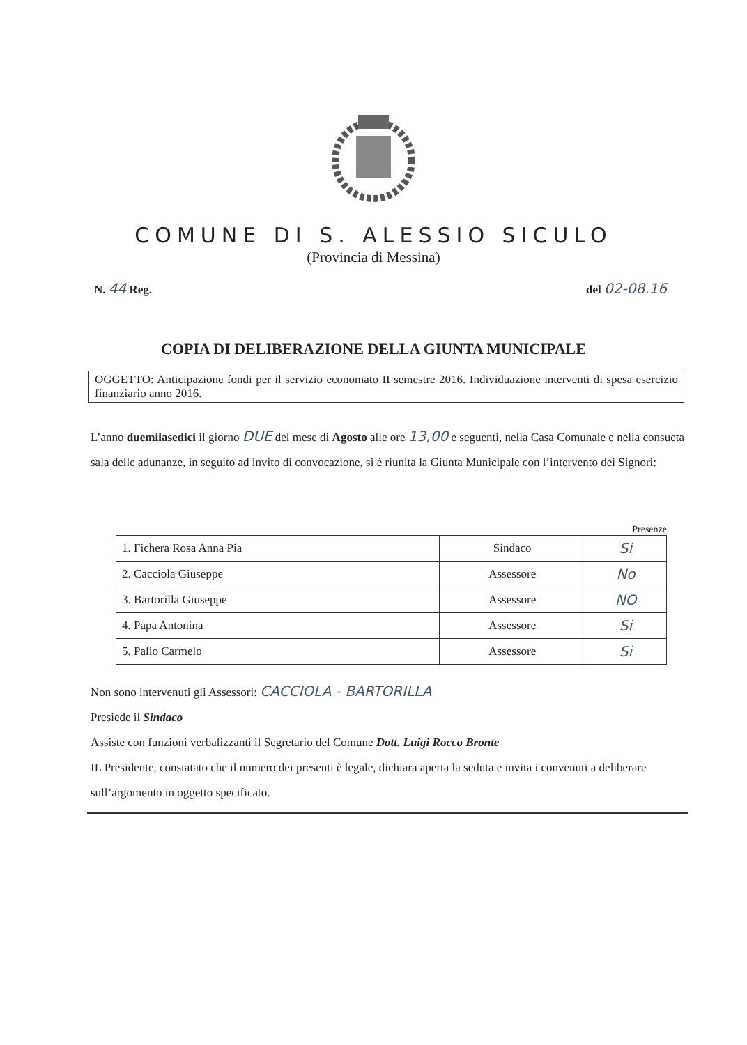COMUNE DI S. ALESSIO SICULO
(Provincia di Messina)
N. 44 Reg. del 02-08.16
COPIA DI DELIBERAZIONE DELLA GIUNTA MUNICIPALE
OGGETTO: Anticipazione fondi per il servizio economato II semestre 2016. Individuazione interventi di spesa esercizio finanziario anno 2016.
L’anno duemilasedici il giorno DUE del mese di Agosto alle ore 13,00 e seguenti, nella Casa Comunale e nella consueta sala delle adunanze, in seguito ad invito di convocazione, si è riunita la Giunta Municipale con l’intervento dei Signori:
Presenze
| 1. Fichera Rosa Anna Pia | Sindaco | Si |
| 2. Cacciola Giuseppe | Assessore | No |
| 3. Bartorilla Giuseppe | Assessore | NO |
| 4. Papa Antonina | Assessore | Si |
| 5. Palio Carmelo | Assessore | Si |
Non sono intervenuti gli Assessori: CACCIOLA - BARTORILLA
Presiede il Sindaco
Assiste con funzioni verbalizzanti il Segretario del Comune Dott. Luigi Rocco Bronte
IL Presidente, constatato che il numero dei presenti è legale, dichiara aperta la seduta e invita i convenuti a deliberare sull’argomento in oggetto specificato.